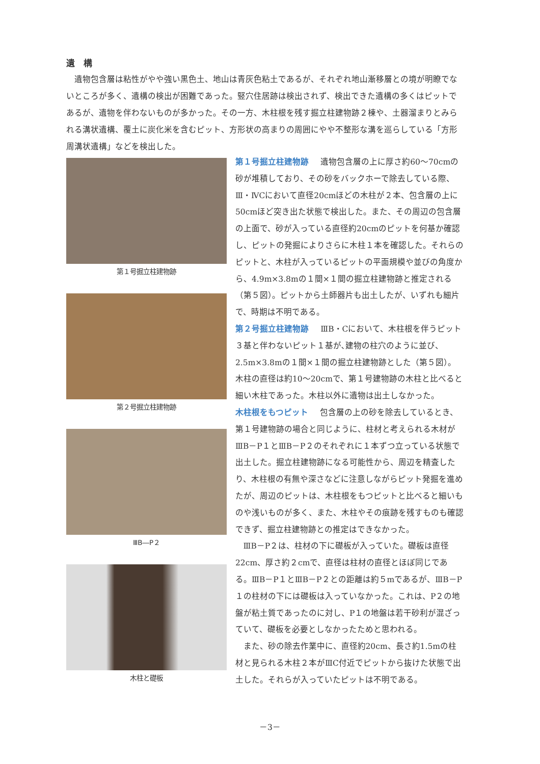遺　構
遺物包含層は粘性がやや強い黒色土、地山は青灰色粘土であるが、それぞれ地山漸移層との境が明瞭でないところが多く、遺構の検出が困難であった。竪穴住居跡は検出されず、検出できた遺構の多くはピットであるが、遺物を伴わないものが多かった。その一方、木柱根を残す掘立柱建物跡２棟や、土器溜まりとみられる溝状遺構、覆土に炭化米を含むピット、方形状の高まりの周囲にやや不整形な溝を巡らしている「方形周溝状遺構」などを検出した。
第１号掘立柱建物跡
第２号掘立柱建物跡
ⅢB―P２
木柱と礎板
第１号掘立柱建物跡 遺物包含層の上に厚さ約60～70cmの砂が堆積しており、その砂をバックホーで除去している際、Ⅲ・ⅣCにおいて直径20cmほどの木柱が２本、包含層の上に50cmほど突き出た状態で検出した。また、その周辺の包含層の上面で、砂が入っている直径約20cmのピットを何基か確認し、ピットの発掘によりさらに木柱１本を確認した。それらのピットと、木柱が入っているピットの平面規模や並びの角度から、4.9m×3.8mの１間×１間の掘立柱建物跡と推定される（第５図）。ピットから土師器片も出土したが、いずれも細片で、時期は不明である。
第２号掘立柱建物跡 ⅢB・Cにおいて、木柱根を伴うピット３基と伴わないピット１基が､建物の柱穴のように並び、2.5m×3.8mの１間×１間の掘立柱建物跡とした（第５図）。木柱の直径は約10～20cmで、第１号建物跡の木柱と比べると細い木柱であった。木柱以外に遺物は出土しなかった。
木柱根をもつピット 包含層の上の砂を除去しているとき、第１号建物跡の場合と同じように、柱材と考えられる木材がⅢB－P１とⅢB－P２のそれぞれに１本ずつ立っている状態で出土した。掘立柱建物跡になる可能性から、周辺を精査したり、木柱根の有無や深さなどに注意しながらピット発掘を進めたが、周辺のピットは、木柱根をもつピットと比べると細いものや浅いものが多く、また、木柱やその痕跡を残すものも確認できず、掘立柱建物跡との推定はできなかった。
ⅢB－P２は、柱材の下に礎板が入っていた。礎板は直径22cm、厚さ約２cmで、直径は柱材の直径とほぼ同じである。ⅢB－P１とⅢB－P２との距離は約５mであるが、ⅢB－P１の柱材の下には礎板は入っていなかった。これは、P２の地盤が粘土質であったのに対し、P１の地盤は若干砂利が混ざっていて、礎板を必要としなかったためと思われる。
また、砂の除去作業中に、直径約20cm、長さ約1.5mの柱材と見られる木柱２本がⅢC付近でピットから抜けた状態で出土した。それらが入っていたピットは不明である。
－3－